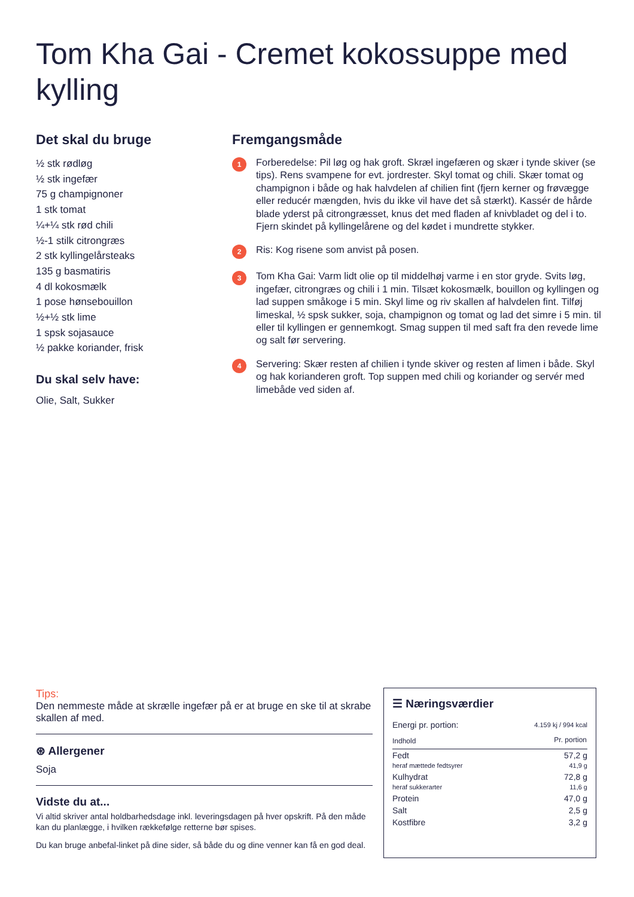Tom Kha Gai - Cremet kokossuppe med kylling
Det skal du bruge
½ stk rødløg
½ stk ingefær
75 g champignoner
1 stk tomat
¼+¼ stk rød chili
½-1 stilk citrongræs
2 stk kyllingelårsteaks
135 g basmatiris
4 dl kokosmælk
1 pose hønsebouillon
½+½ stk lime
1 spsk sojasauce
½ pakke koriander, frisk
Du skal selv have:
Olie, Salt, Sukker
Fremgangsmåde
1
Forberedelse: Pil løg og hak groft. Skræl ingefæren og skær i tynde skiver (se tips). Rens svampene for evt. jordrester. Skyl tomat og chili. Skær tomat og champignon i både og hak halvdelen af chilien fint (fjern kerner og frøvægge eller reducér mængden, hvis du ikke vil have det så stærkt). Kassér de hårde blade yderst på citrongræsset, knus det med fladen af knivbladet og del i to. Fjern skindet på kyllingelårene og del kødet i mundrette stykker.
2
Ris: Kog risene som anvist på posen.
3
Tom Kha Gai: Varm lidt olie op til middelhøj varme i en stor gryde. Svits løg, ingefær, citrongræs og chili i 1 min. Tilsæt kokosmælk, bouillon og kyllingen og lad suppen småkoge i 5 min. Skyl lime og riv skallen af halvdelen fint. Tilføj limeskal, ½ spsk sukker, soja, champignon og tomat og lad det simre i 5 min. til eller til kyllingen er gennemkogt. Smag suppen til med saft fra den revede lime og salt før servering.
4
Servering: Skær resten af chilien i tynde skiver og resten af limen i både. Skyl og hak korianderen groft. Top suppen med chili og koriander og servér med limebåde ved siden af.
Tips:
Den nemmeste måde at skrælle ingefær på er at bruge en ske til at skrabe skallen af med.
⊛ Allergener
Soja
Vidste du at...
Vi altid skriver antal holdbarhedsdage inkl. leveringsdagen på hver opskrift. På den måde kan du planlægge, i hvilken rækkefølge retterne bør spises.
Du kan bruge anbefal-linket på dine sider, så både du og dine venner kan få en god deal.
☰ Næringsværdier
| Energi pr. portion: | 4.159 kj / 994 kcal |
| Indhold | Pr. portion |
| Fedt heraf mættede fedtsyrer | 57,2 g 41,9 g |
| Kulhydrat heraf sukkerarter | 72,8 g 11,6 g |
| Protein | 47,0 g |
| Salt | 2,5 g |
| Kostfibre | 3,2 g |